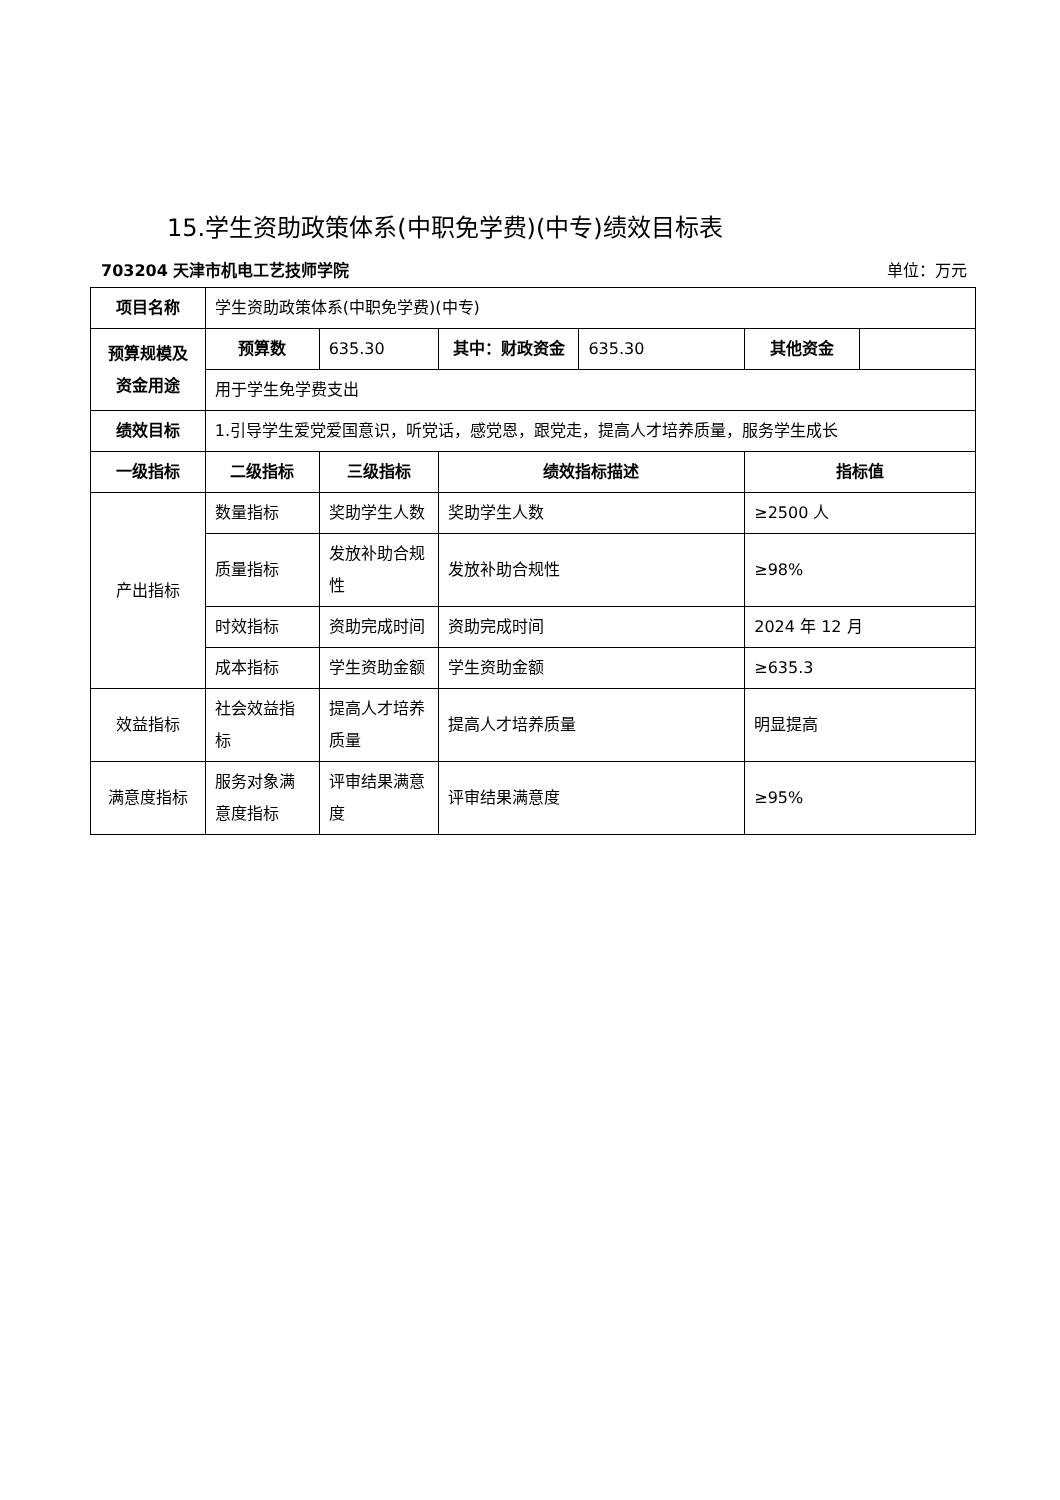15.学生资助政策体系(中职免学费)(中专)绩效目标表
703204 天津市机电工艺技师学院 单位：万元
| 项目名称 | 学生资助政策体系(中职免学费)(中专) | | | | | |
| 预算规模及资金用途 | 预算数 | 635.30 | 其中：财政资金 | 635.30 | 其他资金 | |
| | 用于学生免学费支出 | | | | | |
| 绩效目标 | 1.引导学生爱党爱国意识，听党话，感党恩，跟党走，提高人才培养质量，服务学生成长 | | | | | |
| 一级指标 | 二级指标 | 三级指标 | 绩效指标描述 | | 指标值 | |
| 产出指标 | 数量指标 | 奖助学生人数 | 奖助学生人数 | | ≥2500 人 | |
| | 质量指标 | 发放补助合规性 | 发放补助合规性 | | ≥98% | |
| | 时效指标 | 资助完成时间 | 资助完成时间 | | 2024 年 12 月 | |
| | 成本指标 | 学生资助金额 | 学生资助金额 | | ≥635.3 | |
| 效益指标 | 社会效益指标 | 提高人才培养质量 | 提高人才培养质量 | | 明显提高 | |
| 满意度指标 | 服务对象满意度指标 | 评审结果满意度 | 评审结果满意度 | | ≥95% | |